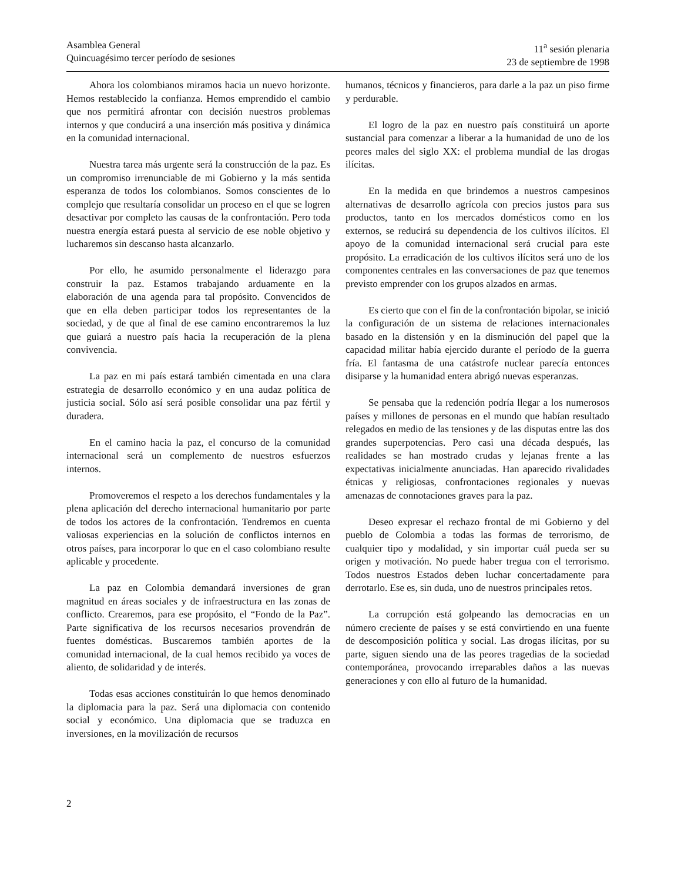Asamblea General
Quincuagésimo tercer período de sesiones
11<sup>a</sup> sesión plenaria
23 de septiembre de 1998
Ahora los colombianos miramos hacia un nuevo horizonte. Hemos restablecido la confianza. Hemos emprendido el cambio que nos permitirá afrontar con decisión nuestros problemas internos y que conducirá a una inserción más positiva y dinámica en la comunidad internacional.
Nuestra tarea más urgente será la construcción de la paz. Es un compromiso irrenunciable de mi Gobierno y la más sentida esperanza de todos los colombianos. Somos conscientes de lo complejo que resultaría consolidar un proceso en el que se logren desactivar por completo las causas de la confrontación. Pero toda nuestra energía estará puesta al servicio de ese noble objetivo y lucharemos sin descanso hasta alcanzarlo.
Por ello, he asumido personalmente el liderazgo para construir la paz. Estamos trabajando arduamente en la elaboración de una agenda para tal propósito. Convencidos de que en ella deben participar todos los representantes de la sociedad, y de que al final de ese camino encontraremos la luz que guiará a nuestro país hacia la recuperación de la plena convivencia.
La paz en mi país estará también cimentada en una clara estrategia de desarrollo económico y en una audaz política de justicia social. Sólo así será posible consolidar una paz fértil y duradera.
En el camino hacia la paz, el concurso de la comunidad internacional será un complemento de nuestros esfuerzos internos.
Promoveremos el respeto a los derechos fundamentales y la plena aplicación del derecho internacional humanitario por parte de todos los actores de la confrontación. Tendremos en cuenta valiosas experiencias en la solución de conflictos internos en otros países, para incorporar lo que en el caso colombiano resulte aplicable y procedente.
La paz en Colombia demandará inversiones de gran magnitud en áreas sociales y de infraestructura en las zonas de conflicto. Crearemos, para ese propósito, el “Fondo de la Paz”. Parte significativa de los recursos necesarios provendrán de fuentes domésticas. Buscaremos también aportes de la comunidad internacional, de la cual hemos recibido ya voces de aliento, de solidaridad y de interés.
Todas esas acciones constituirán lo que hemos denominado la diplomacia para la paz. Será una diplomacia con contenido social y económico. Una diplomacia que se traduzca en inversiones, en la movilización de recursos
humanos, técnicos y financieros, para darle a la paz un piso firme y perdurable.
El logro de la paz en nuestro país constituirá un aporte sustancial para comenzar a liberar a la humanidad de uno de los peores males del siglo XX: el problema mundial de las drogas ilícitas.
En la medida en que brindemos a nuestros campesinos alternativas de desarrollo agrícola con precios justos para sus productos, tanto en los mercados domésticos como en los externos, se reducirá su dependencia de los cultivos ilícitos. El apoyo de la comunidad internacional será crucial para este propósito. La erradicación de los cultivos ilícitos será uno de los componentes centrales en las conversaciones de paz que tenemos previsto emprender con los grupos alzados en armas.
Es cierto que con el fin de la confrontación bipolar, se inició la configuración de un sistema de relaciones internacionales basado en la distensión y en la disminución del papel que la capacidad militar había ejercido durante el período de la guerra fría. El fantasma de una catástrofe nuclear parecía entonces disiparse y la humanidad entera abrigó nuevas esperanzas.
Se pensaba que la redención podría llegar a los numerosos países y millones de personas en el mundo que habían resultado relegados en medio de las tensiones y de las disputas entre las dos grandes superpotencias. Pero casi una década después, las realidades se han mostrado crudas y lejanas frente a las expectativas inicialmente anunciadas. Han aparecido rivalidades étnicas y religiosas, confrontaciones regionales y nuevas amenazas de connotaciones graves para la paz.
Deseo expresar el rechazo frontal de mi Gobierno y del pueblo de Colombia a todas las formas de terrorismo, de cualquier tipo y modalidad, y sin importar cuál pueda ser su origen y motivación. No puede haber tregua con el terrorismo. Todos nuestros Estados deben luchar concertadamente para derrotarlo. Ese es, sin duda, uno de nuestros principales retos.
La corrupción está golpeando las democracias en un número creciente de países y se está convirtiendo en una fuente de descomposición política y social. Las drogas ilícitas, por su parte, siguen siendo una de las peores tragedias de la sociedad contemporánea, provocando irreparables daños a las nuevas generaciones y con ello al futuro de la humanidad.
2